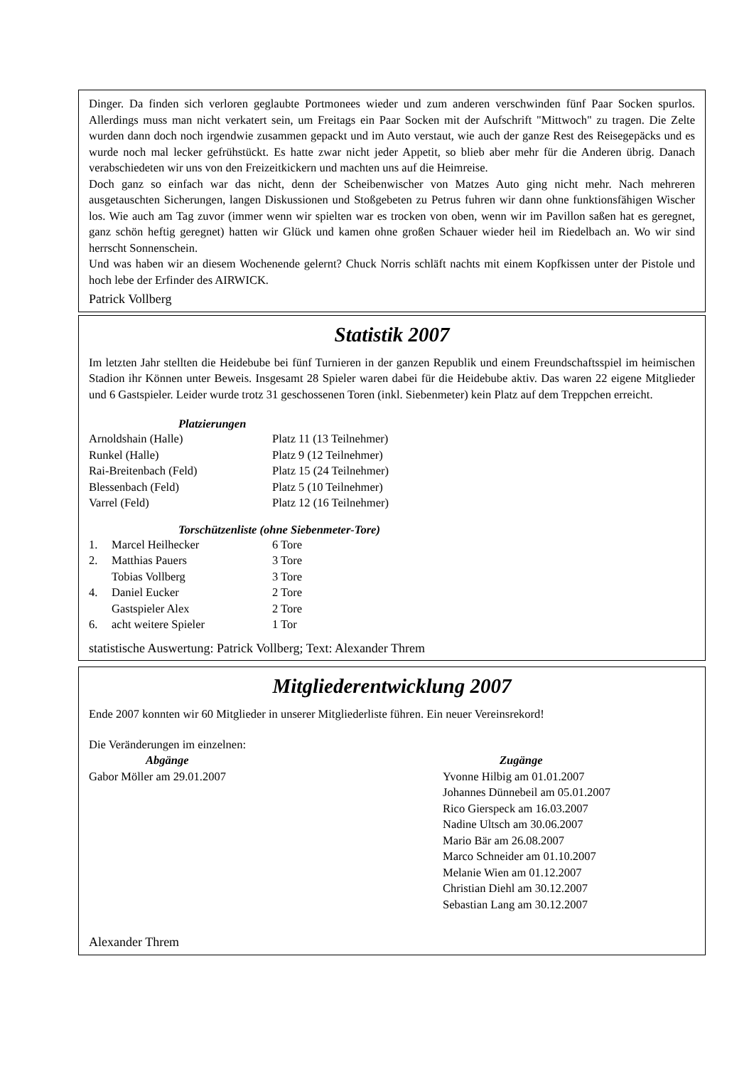Dinger. Da finden sich verloren geglaubte Portmonees wieder und zum anderen verschwinden fünf Paar Socken spurlos. Allerdings muss man nicht verkatert sein, um Freitags ein Paar Socken mit der Aufschrift "Mittwoch" zu tragen. Die Zelte wurden dann doch noch irgendwie zusammen gepackt und im Auto verstaut, wie auch der ganze Rest des Reisegepäcks und es wurde noch mal lecker gefrühstückt. Es hatte zwar nicht jeder Appetit, so blieb aber mehr für die Anderen übrig. Danach verabschiedeten wir uns von den Freizeitkickern und machten uns auf die Heimreise.
Doch ganz so einfach war das nicht, denn der Scheibenwischer von Matzes Auto ging nicht mehr. Nach mehreren ausgetauschten Sicherungen, langen Diskussionen und Stoßgebeten zu Petrus fuhren wir dann ohne funktionsfähigen Wischer los. Wie auch am Tag zuvor (immer wenn wir spielten war es trocken von oben, wenn wir im Pavillon saßen hat es geregnet, ganz schön heftig geregnet) hatten wir Glück und kamen ohne großen Schauer wieder heil im Riedelbach an. Wo wir sind herrscht Sonnenschein.
Und was haben wir an diesem Wochenende gelernt? Chuck Norris schläft nachts mit einem Kopfkissen unter der Pistole und hoch lebe der Erfinder des AIRWICK.
Patrick Vollberg
Statistik 2007
Im letzten Jahr stellten die Heidebube bei fünf Turnieren in der ganzen Republik und einem Freundschaftsspiel im heimischen Stadion ihr Können unter Beweis. Insgesamt 28 Spieler waren dabei für die Heidebube aktiv. Das waren 22 eigene Mitglieder und 6 Gastspieler. Leider wurde trotz 31 geschossenen Toren (inkl. Siebenmeter) kein Platz auf dem Treppchen erreicht.
Platzierungen
| Arnoldshain (Halle) | Platz 11 (13 Teilnehmer) |
| Runkel (Halle) | Platz 9 (12 Teilnehmer) |
| Rai-Breitenbach (Feld) | Platz 15 (24 Teilnehmer) |
| Blessenbach (Feld) | Platz 5 (10 Teilnehmer) |
| Varrel (Feld) | Platz 12 (16 Teilnehmer) |
Torschützenliste (ohne Siebenmeter-Tore)
| 1. | Marcel Heilhecker | 6 Tore |
| 2. | Matthias Pauers | 3 Tore |
| | Tobias Vollberg | 3 Tore |
| 4. | Daniel Eucker | 2 Tore |
| | Gastspieler Alex | 2 Tore |
| 6. | acht weitere Spieler | 1 Tor |
statistische Auswertung: Patrick Vollberg; Text: Alexander Threm
Mitgliederentwicklung 2007
Ende 2007 konnten wir 60 Mitglieder in unserer Mitgliederliste führen. Ein neuer Vereinsrekord!
Die Veränderungen im einzelnen:
| Abgänge | Zugänge |
| Gabor Möller am 29.01.2007 | Yvonne Hilbig am 01.01.2007 Johannes Dünnebeil am 05.01.2007 Rico Gierspeck am 16.03.2007 Nadine Ultsch am 30.06.2007 Mario Bär am 26.08.2007 Marco Schneider am 01.10.2007 Melanie Wien am 01.12.2007 Christian Diehl am 30.12.2007 Sebastian Lang am 30.12.2007 |
Alexander Threm